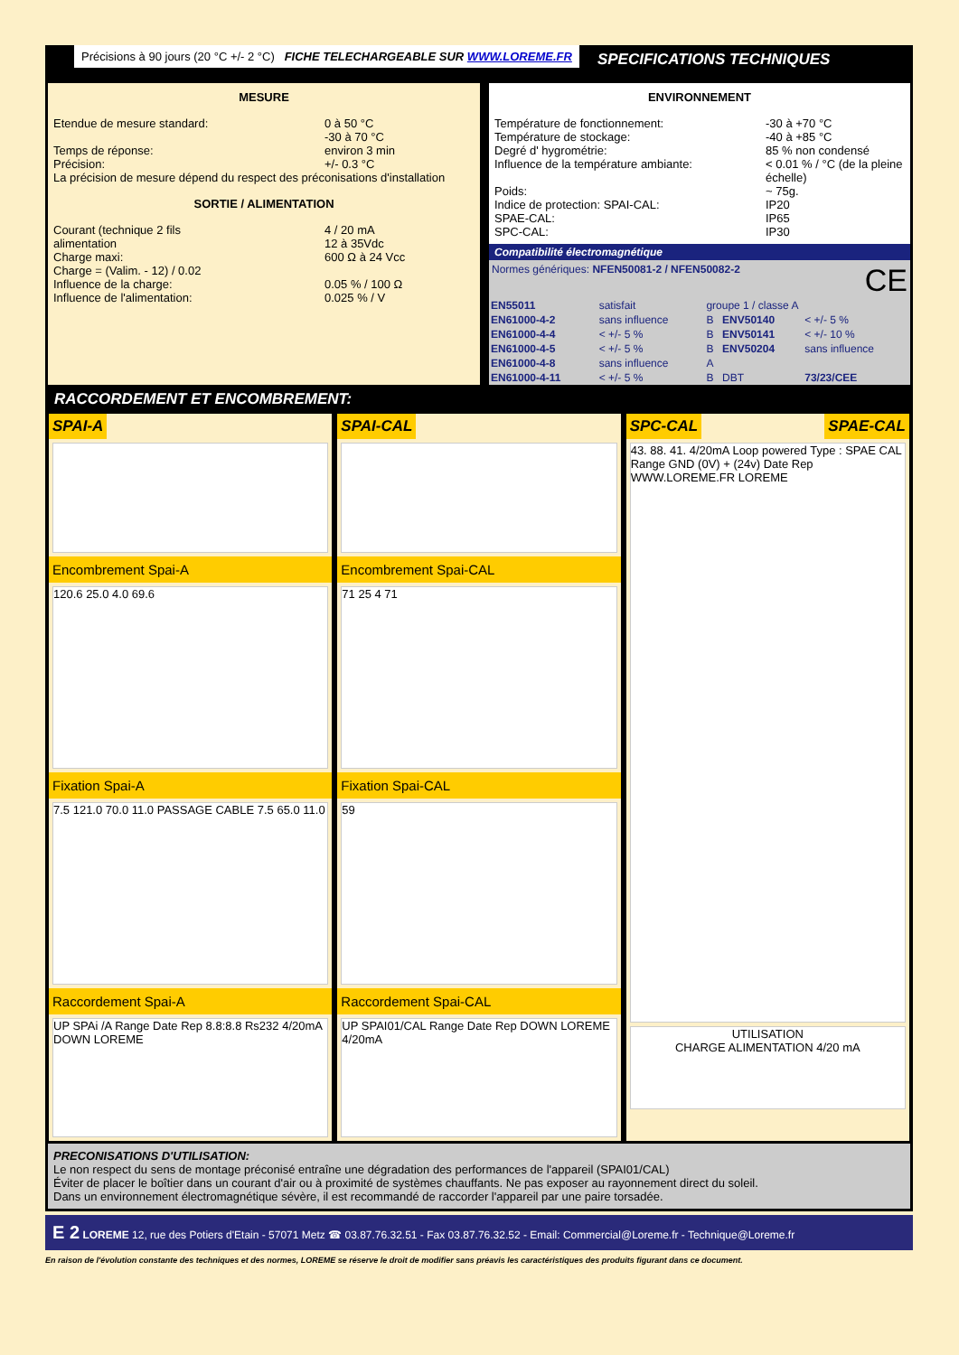Précisions à 90 jours (20 °C +/- 2 °C) FICHE TELECHARGEABLE SUR WWW.LOREME.FR
SPECIFICATIONS TECHNIQUES
MESURE
Etendue de mesure standard: 0 à 50 °C
-30 à 70 °C Temps de réponse: environ 3 min Précision: +/- 0.3 °C
La précision de mesure dépend du respect des préconisations d'installation
SORTIE / ALIMENTATION
Courant (technique 2 fils
alimentation 4 / 20 mA
12 à 35Vdc Charge maxi: 600 Ω à 24 Vcc Charge = (Valim. - 12) / 0.02 Influence de la charge: 0.05 % / 100 Ω Influence de l'alimentation: 0.025 % / V
ENVIRONNEMENT
Température de fonctionnement: -30 à +70 °C Température de stockage: -40 à +85 °C Degré d' hygrométrie: 85 % non condensé Influence de la température ambiante: < 0.01 % / °C (de la pleine échelle) Poids: ~ 75g. Indice de protection: SPAI-CAL: IP20 SPAE-CAL: IP65 SPC-CAL: IP30
Compatibilité électromagnétique
Normes génériques: NFEN50081-2 / NFEN50082-2 CE
| EN55011 | satisfait | groupe 1 / classe A | | |
| EN61000-4-2 | sans influence | B | ENV50140 | < +/- 5 % |
| EN61000-4-4 | < +/- 5 % | B | ENV50141 | < +/- 10 % |
| EN61000-4-5 | < +/- 5 % | B | ENV50204 | sans influence |
| EN61000-4-8 | sans influence | A | | |
| EN61000-4-11 | < +/- 5 % | B | DBT | 73/23/CEE |
RACCORDEMENT ET ENCOMBREMENT:
SPAI-A
Encombrement Spai-A
120.6 25.0 4.0 69.6
Fixation Spai-A
7.5 121.0 70.0 11.0 PASSAGE CABLE 7.5 65.0 11.0
Raccordement Spai-A
UP SPAi /A Range Date Rep 8.8:8.8 Rs232 4/20mA DOWN LOREME
SPAI-CAL
Encombrement Spai-CAL
71 25 4 71
Fixation Spai-CAL
59
Raccordement Spai-CAL
UP SPAI01/CAL Range Date Rep DOWN LOREME 4/20mA
SPC-CAL SPAE-CAL
43. 88. 41. 4/20mA Loop powered Type : SPAE CAL Range GND (0V) + (24v) Date Rep WWW.LOREME.FR LOREME
UTILISATION
CHARGE ALIMENTATION 4/20 mA
PRECONISATIONS D'UTILISATION:
Le non respect du sens de montage préconisé entraîne une dégradation des performances de l'appareil (SPAI01/CAL)
Éviter de placer le boîtier dans un courant d'air ou à proximité de systèmes chauffants. Ne pas exposer au rayonnement direct du soleil.
Dans un environnement électromagnétique sévère, il est recommandé de raccorder l'appareil par une paire torsadée.
E 2 LOREME 12, rue des Potiers d'Etain - 57071 Metz ☎ 03.87.76.32.51 - Fax 03.87.76.32.52 - Email: Commercial@Loreme.fr - Technique@Loreme.fr
En raison de l'évolution constante des techniques et des normes, LOREME se réserve le droit de modifier sans préavis les caractéristiques des produits figurant dans ce document.